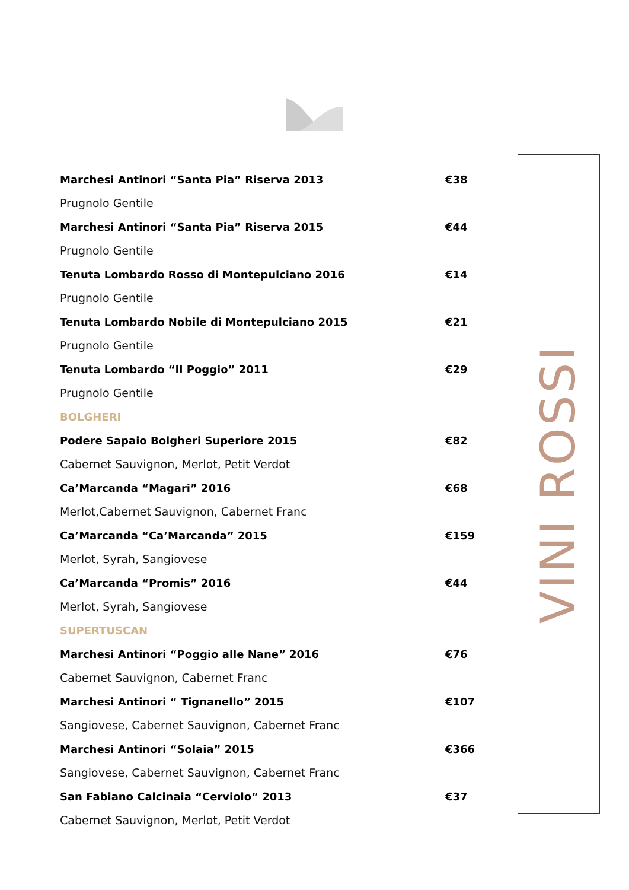Marchesi Antinori “Santa Pia” Riserva 2013 €38
Prugnolo Gentile
Marchesi Antinori “Santa Pia” Riserva 2015 €44
Prugnolo Gentile
Tenuta Lombardo Rosso di Montepulciano 2016 €14
Prugnolo Gentile
Tenuta Lombardo Nobile di Montepulciano 2015 €21
Prugnolo Gentile
Tenuta Lombardo “Il Poggio” 2011 €29
Prugnolo Gentile
BOLGHERI
Podere Sapaio Bolgheri Superiore 2015 €82
Cabernet Sauvignon, Merlot, Petit Verdot
Ca’Marcanda “Magari” 2016 €68
Merlot,Cabernet Sauvignon, Cabernet Franc
Ca’Marcanda “Ca’Marcanda” 2015 €159
Merlot, Syrah, Sangiovese
Ca’Marcanda “Promis” 2016 €44
Merlot, Syrah, Sangiovese
SUPERTUSCAN
Marchesi Antinori “Poggio alle Nane” 2016 €76
Cabernet Sauvignon, Cabernet Franc
Marchesi Antinori “ Tignanello” 2015 €107
Sangiovese, Cabernet Sauvignon, Cabernet Franc
Marchesi Antinori “Solaia” 2015 €366
Sangiovese, Cabernet Sauvignon, Cabernet Franc
San Fabiano Calcinaia “Cerviolo” 2013 €37
Cabernet Sauvignon, Merlot, Petit Verdot
VINI ROSSI